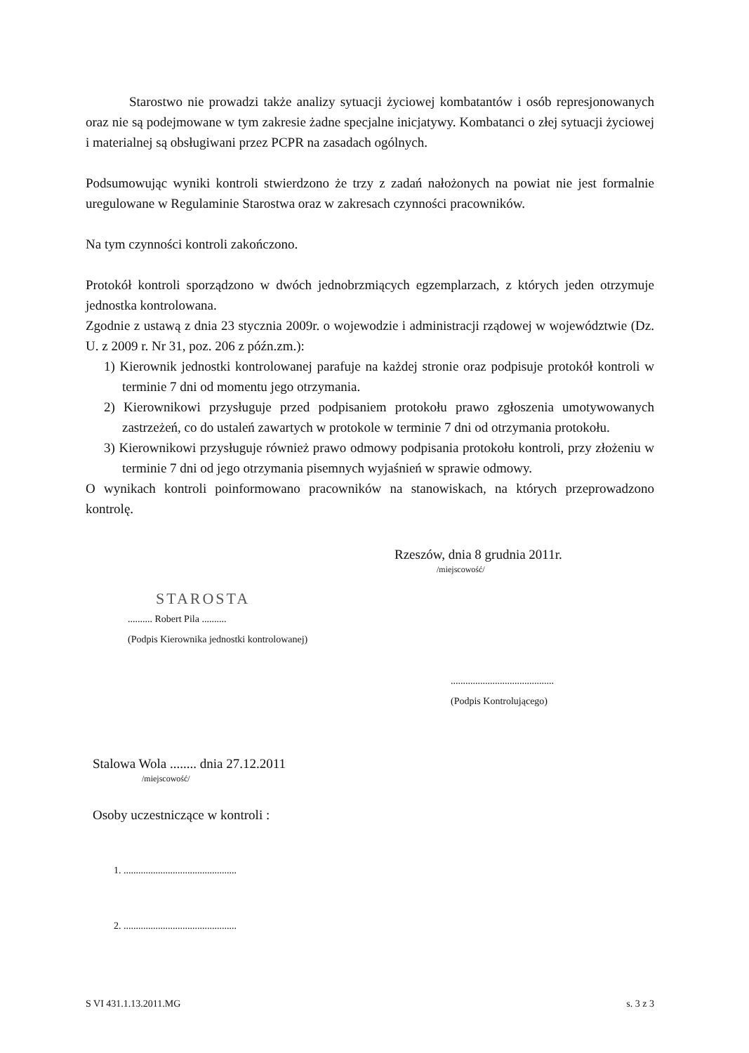Starostwo nie prowadzi także analizy sytuacji życiowej kombatantów i osób represjonowanych oraz nie są podejmowane w tym zakresie żadne specjalne inicjatywy. Kombatanci o złej sytuacji życiowej i materialnej są obsługiwani przez PCPR na zasadach ogólnych.
Podsumowując wyniki kontroli stwierdzono że trzy z zadań nałożonych na powiat nie jest formalnie uregulowane w Regulaminie Starostwa oraz w zakresach czynności pracowników.
Na tym czynności kontroli zakończono.
Protokół kontroli sporządzono w dwóch jednobrzmiących egzemplarzach, z których jeden otrzymuje jednostka kontrolowana.
Zgodnie z ustawą z dnia 23 stycznia 2009r. o wojewodzie i administracji rządowej w województwie (Dz. U. z 2009 r. Nr 31, poz. 206 z późn.zm.):
1) Kierownik jednostki kontrolowanej parafuje na każdej stronie oraz podpisuje protokół kontroli w terminie 7 dni od momentu jego otrzymania.
2) Kierownikowi przysługuje przed podpisaniem protokołu prawo zgłoszenia umotywowanych zastrzeżeń, co do ustaleń zawartych w protokole w terminie 7 dni od otrzymania protokołu.
3) Kierownikowi przysługuje również prawo odmowy podpisania protokołu kontroli, przy złożeniu w terminie 7 dni od jego otrzymania pisemnych wyjaśnień w sprawie odmowy.
O wynikach kontroli poinformowano pracowników na stanowiskach, na których przeprowadzono kontrolę.
Rzeszów, dnia 8 grudnia 2011r.
/miejscowość/
STAROSTA
.......... Robert Pila ..........
(Podpis Kierownika jednostki kontrolowanej)
..........................................
(Podpis Kontrolującego)
Stalowa Wola ........ dnia 27.12.2011
/miejscowość/
Osoby uczestniczące w kontroli :
1. ..............................................
2. ..............................................
S VI 431.1.13.2011.MG s. 3 z 3